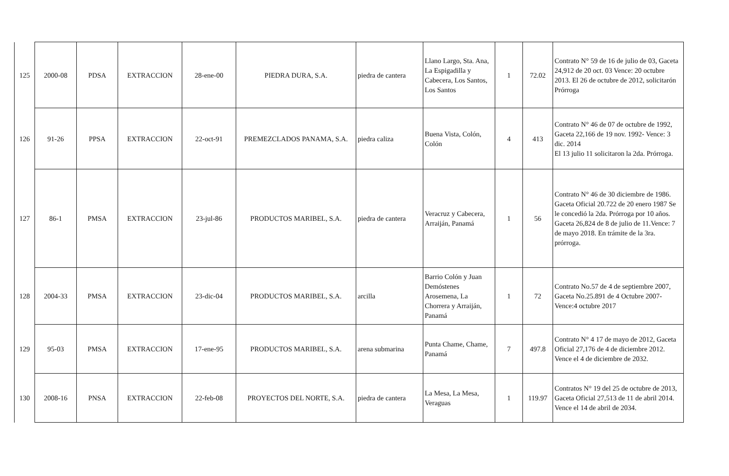| 125 | 2000-08 | PDSA | EXTRACCION | 28-ene-00 | PIEDRA DURA, S.A. | piedra de cantera | Llano Largo, Sta. Ana, La Espigadilla y Cabecera, Los Santos, Los Santos | 1 | 72.02 | Contrato N° 59 de 16 de julio de 03, Gaceta 24,912 de 20 oct. 03 Vence: 20 octubre 2013. El 26 de octubre de 2012, solicitarón Prórroga |
| 126 | 91-26 | PPSA | EXTRACCION | 22-oct-91 | PREMEZCLADOS PANAMA, S.A. | piedra caliza | Buena Vista, Colón, Colón | 4 | 413 | Contrato N° 46 de 07 de octubre de 1992, Gaceta 22,166 de 19 nov. 1992- Vence: 3 dic. 2014 El 13 julio 11 solicitaron la 2da. Prórroga. |
| 127 | 86-1 | PMSA | EXTRACCION | 23-jul-86 | PRODUCTOS MARIBEL, S.A. | piedra de cantera | Veracruz y Cabecera, Arraiján, Panamá | 1 | 56 | Contrato N° 46 de 30 diciembre de 1986. Gaceta Oficial 20.722 de 20 enero 1987 Se le concedió la 2da. Prórroga por 10 años. Gaceta 26,824 de 8 de julio de 11.Vence: 7 de mayo 2018. En trámite de la 3ra. prórroga. |
| 128 | 2004-33 | PMSA | EXTRACCION | 23-dic-04 | PRODUCTOS MARIBEL, S.A. | arcilla | Barrio Colón y Juan Demóstenes Arosemena, La Chorrera y Arraiján, Panamá | 1 | 72 | Contrato No.57 de 4 de septiembre 2007, Gaceta No.25.891 de 4 Octubre 2007-Vence:4 octubre 2017 |
| 129 | 95-03 | PMSA | EXTRACCION | 17-ene-95 | PRODUCTOS MARIBEL, S.A. | arena submarina | Punta Chame, Chame, Panamá | 7 | 497.8 | Contrato N° 4 17 de mayo de 2012, Gaceta Oficial 27,176 de 4 de diciembre 2012. Vence el 4 de diciembre de 2032. |
| 130 | 2008-16 | PNSA | EXTRACCION | 22-feb-08 | PROYECTOS DEL NORTE, S.A. | piedra de cantera | La Mesa, La Mesa, Veraguas | 1 | 119.97 | Contratos N° 19 del 25 de octubre de 2013, Gaceta Oficial 27,513 de 11 de abril 2014. Vence el 14 de abril de 2034. |